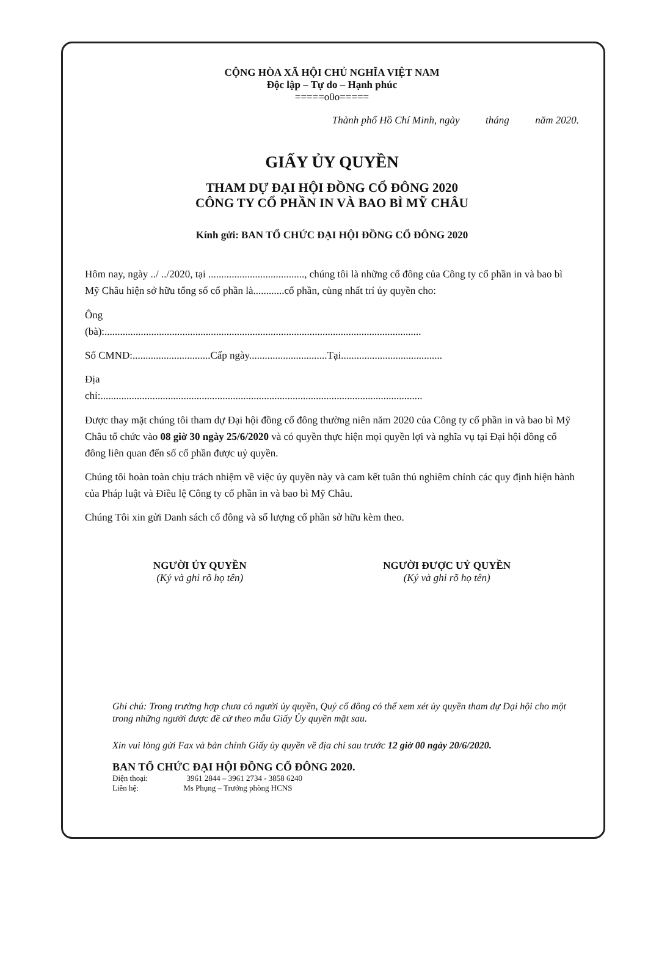CỘNG HÒA XÃ HỘI CHỦ NGHĨA VIỆT NAM
Độc lập – Tự do – Hạnh phúc
=====o0o=====
Thành phố Hồ Chí Minh, ngày tháng năm 2020.
GIẤY ỦY QUYỀN
THAM DỰ ĐẠI HỘI ĐỒNG CỔ ĐÔNG 2020
CÔNG TY CỔ PHẦN IN VÀ BAO BÌ MỸ CHÂU
Kính gửi: BAN TỔ CHỨC ĐẠI HỘI ĐỒNG CỔ ĐÔNG 2020
Hôm nay, ngày ../ ../2020, tại ....................................., chúng tôi là những cổ đông của Công ty cổ phần in và bao bì Mỹ Châu hiện sở hữu tổng số cổ phần là............cổ phần, cùng nhất trí ủy quyền cho:
Ông
(bà):..........................................................................................................................
Số CMND:..............................Cấp ngày..............................Tại.......................................
Địa
chỉ:............................................................................................................................
Được thay mặt chúng tôi tham dự Đại hội đồng cổ đông thường niên năm 2020 của Công ty cổ phần in và bao bì Mỹ Châu tổ chức vào 08 giờ 30 ngày 25/6/2020 và có quyền thực hiện mọi quyền lợi và nghĩa vụ tại Đại hội đồng cổ đông liên quan đến số cổ phần được uỷ quyền.
Chúng tôi hoàn toàn chịu trách nhiệm về việc ủy quyền này và cam kết tuân thủ nghiêm chỉnh các quy định hiện hành của Pháp luật và Điều lệ Công ty cổ phần in và bao bì Mỹ Châu.
Chúng Tôi xin gửi Danh sách cổ đông và số lượng cổ phần sở hữu kèm theo.
NGƯỜI ỦY QUYỀN
(Ký và ghi rõ họ tên)
NGƯỜI ĐƯỢC UỶ QUYỀN
(Ký và ghi rõ họ tên)
Ghi chú: Trong trường hợp chưa có người ủy quyền, Quý cổ đông có thể xem xét ủy quyền tham dự Đại hội cho một trong những người được đề cử theo mẫu Giấy Ủy quyền mặt sau.
Xin vui lòng gửi Fax và bản chính Giấy ủy quyền về địa chỉ sau trước 12 giờ 00 ngày 20/6/2020.
BAN TỔ CHỨC ĐẠI HỘI ĐỒNG CỔ ĐÔNG 2020.
Điện thoại: 3961 2844 – 3961 2734 - 3858 6240
Liên hệ: Ms Phụng – Trưởng phòng HCNS